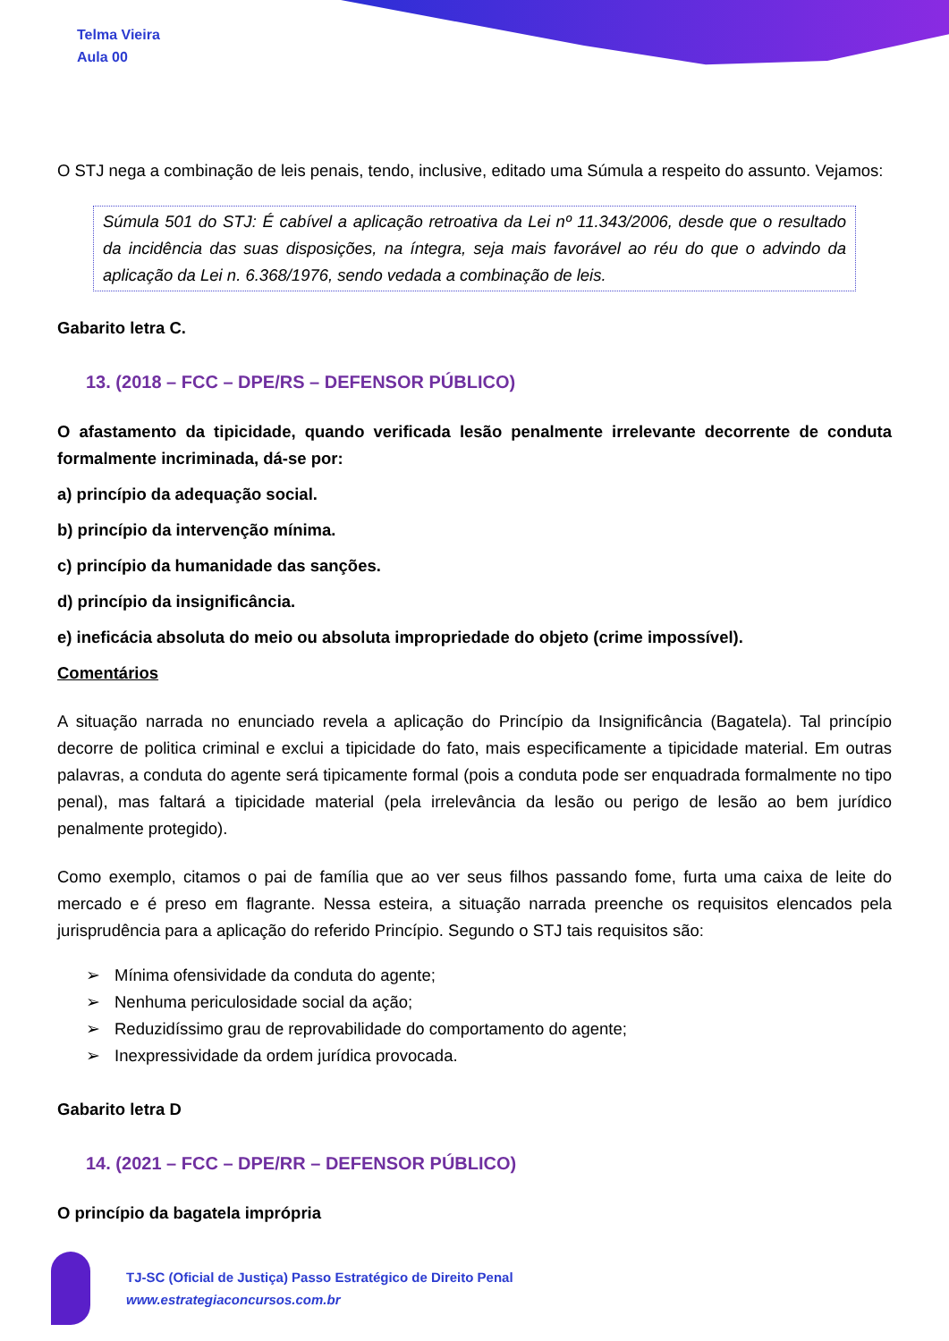Telma Vieira
Aula 00
O STJ nega a combinação de leis penais, tendo, inclusive, editado uma Súmula a respeito do assunto. Vejamos:
Súmula 501 do STJ: É cabível a aplicação retroativa da Lei nº 11.343/2006, desde que o resultado da incidência das suas disposições, na íntegra, seja mais favorável ao réu do que o advindo da aplicação da Lei n. 6.368/1976, sendo vedada a combinação de leis.
Gabarito letra C.
13. (2018 – FCC – DPE/RS – DEFENSOR PÚBLICO)
O afastamento da tipicidade, quando verificada lesão penalmente irrelevante decorrente de conduta formalmente incriminada, dá-se por:
a) princípio da adequação social.
b) princípio da intervenção mínima.
c) princípio da humanidade das sanções.
d) princípio da insignificância.
e) ineficácia absoluta do meio ou absoluta impropriedade do objeto (crime impossível).
Comentários
A situação narrada no enunciado revela a aplicação do Princípio da Insignificância (Bagatela). Tal princípio decorre de politica criminal e exclui a tipicidade do fato, mais especificamente a tipicidade material. Em outras palavras, a conduta do agente será tipicamente formal (pois a conduta pode ser enquadrada formalmente no tipo penal), mas faltará a tipicidade material (pela irrelevância da lesão ou perigo de lesão ao bem jurídico penalmente protegido).
Como exemplo, citamos o pai de família que ao ver seus filhos passando fome, furta uma caixa de leite do mercado e é preso em flagrante. Nessa esteira, a situação narrada preenche os requisitos elencados pela jurisprudência para a aplicação do referido Princípio. Segundo o STJ tais requisitos são:
Mínima ofensividade da conduta do agente;
Nenhuma periculosidade social da ação;
Reduzidíssimo grau de reprovabilidade do comportamento do agente;
Inexpressividade da ordem jurídica provocada.
Gabarito letra D
14. (2021 – FCC – DPE/RR – DEFENSOR PÚBLICO)
O princípio da bagatela imprópria
TJ-SC (Oficial de Justiça) Passo Estratégico de Direito Penal
www.estrategiaconcursos.com.br